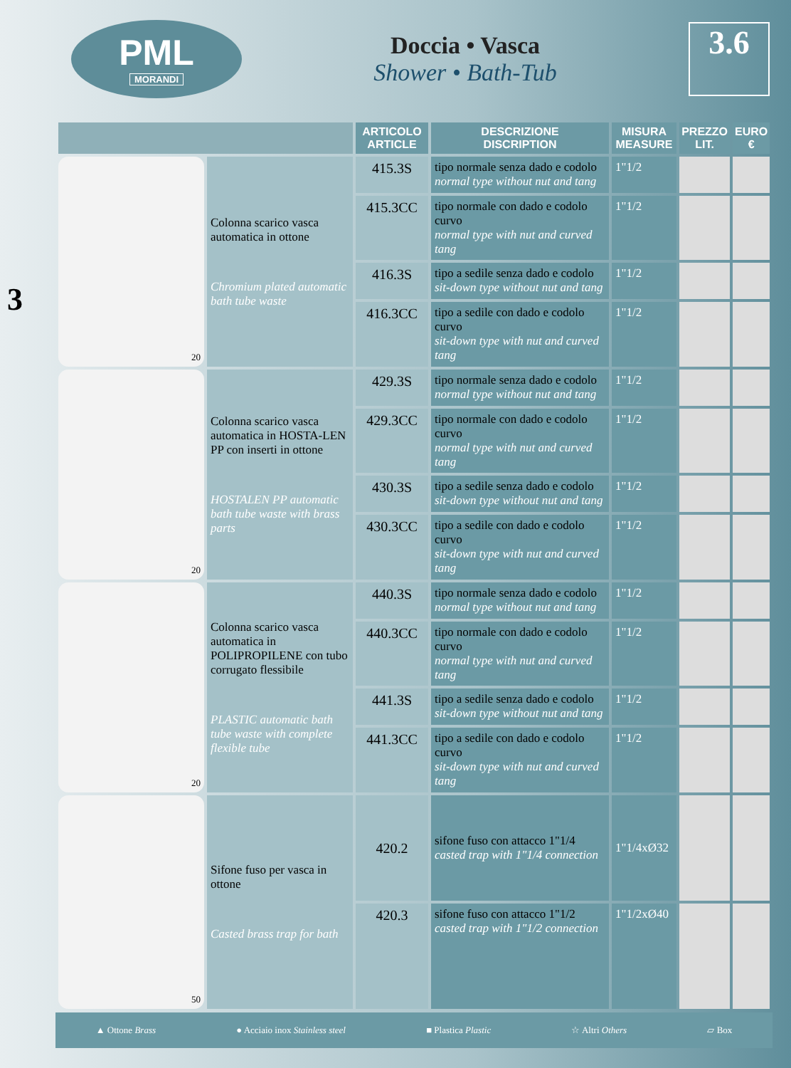PML
MORANDI
Doccia • Vasca
Shower • Bath-Tub
3.6
3
| | | ARTICOLO ARTICLE | DESCRIZIONE DISCRIPTION | MISURA MEASURE | PREZZO LIT. | EURO € |
| --- | --- | --- | --- | --- | --- | --- |
| 20 | Colonna scarico vasca automatica in ottone Chromium plated automatic bath tube waste | 415.3S | tipo normale senza dado e codolo normal type without nut and tang | 1"1/2 | | |
| | | 415.3CC | tipo normale con dado e codolo curvo normal type with nut and curved tang | 1"1/2 | | |
| | | 416.3S | tipo a sedile senza dado e codolo sit-down type without nut and tang | 1"1/2 | | |
| | | 416.3CC | tipo a sedile con dado e codolo curvo sit-down type with nut and curved tang | 1"1/2 | | |
| 20 | Colonna scarico vasca automatica in HOSTA-LEN PP con inserti in ottone HOSTALEN PP automatic bath tube waste with brass parts | 429.3S | tipo normale senza dado e codolo normal type without nut and tang | 1"1/2 | | |
| | | 429.3CC | tipo normale con dado e codolo curvo normal type with nut and curved tang | 1"1/2 | | |
| | | 430.3S | tipo a sedile senza dado e codolo sit-down type without nut and tang | 1"1/2 | | |
| | | 430.3CC | tipo a sedile con dado e codolo curvo sit-down type with nut and curved tang | 1"1/2 | | |
| 20 | Colonna scarico vasca automatica in POLIPROPILENE con tubo corrugato flessibile PLASTIC automatic bath tube waste with complete flexible tube | 440.3S | tipo normale senza dado e codolo normal type without nut and tang | 1"1/2 | | |
| | | 440.3CC | tipo normale con dado e codolo curvo normal type with nut and curved tang | 1"1/2 | | |
| | | 441.3S | tipo a sedile senza dado e codolo sit-down type without nut and tang | 1"1/2 | | |
| | | 441.3CC | tipo a sedile con dado e codolo curvo sit-down type with nut and curved tang | 1"1/2 | | |
| 50 | Sifone fuso per vasca in ottone Casted brass trap for bath | 420.2 | sifone fuso con attacco 1"1/4 casted trap with 1"1/4 connection | 1"1/4xØ32 | | |
| | | 420.3 | sifone fuso con attacco 1"1/2 casted trap with 1"1/2 connection | 1"1/2xØ40 | | |
▲ Ottone Brass ● Acciaio inox Stainless steel ■ Plastica Plastic ☆ Altri Others ▱ Box